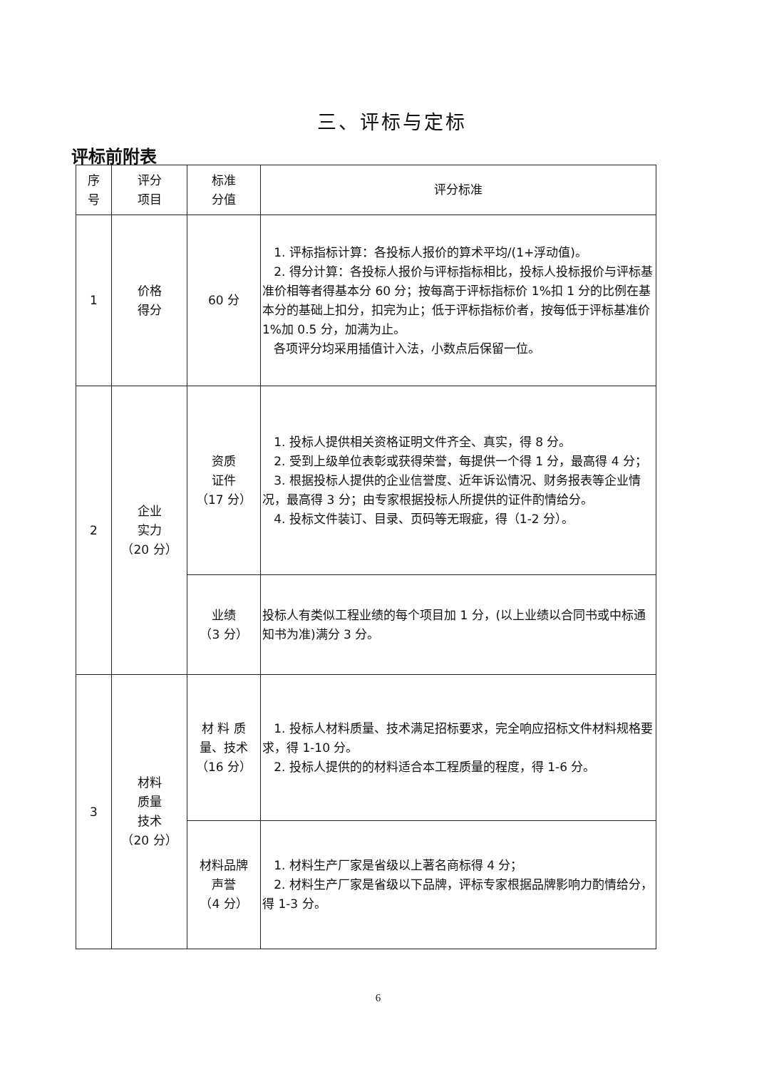三、评标与定标
评标前附表
| 序 号 | 评分 项目 | 标准 分值 | 评分标准 |
| --- | --- | --- | --- |
| 1 | 价格 得分 | 60 分 | 1. 评标指标计算：各投标人报价的算术平均/(1+浮动值)。 2. 得分计算：各投标人报价与评标指标相比，投标人投标报价与评标基准价相等者得基本分 60 分；按每高于评标指标价 1%扣 1 分的比例在基本分的基础上扣分，扣完为止；低于评标指标价者，按每低于评标基准价 1%加 0.5 分，加满为止。 各项评分均采用插值计入法，小数点后保留一位。 |
| 2 | 企业 实力 （20 分） | 资质 证件 （17 分） | 1. 投标人提供相关资格证明文件齐全、真实，得 8 分。 2. 受到上级单位表彰或获得荣誉，每提供一个得 1 分，最高得 4 分； 3. 根据投标人提供的企业信誉度、近年诉讼情况、财务报表等企业情况，最高得 3 分；由专家根据投标人所提供的证件酌情给分。 4. 投标文件装订、目录、页码等无瑕疵，得（1-2 分）。 |
| | | 业绩 （3 分） | 投标人有类似工程业绩的每个项目加 1 分，(以上业绩以合同书或中标通知书为准)满分 3 分。 |
| 3 | 材料 质量 技术 （20 分） | 材 料 质 量、技术 （16 分） | 1. 投标人材料质量、技术满足招标要求，完全响应招标文件材料规格要求，得 1-10 分。 2. 投标人提供的的材料适合本工程质量的程度，得 1-6 分。 |
| | | 材料品牌 声誉 （4 分） | 1. 材料生产厂家是省级以上著名商标得 4 分； 2. 材料生产厂家是省级以下品牌，评标专家根据品牌影响力酌情给分，得 1-3 分。 |
6